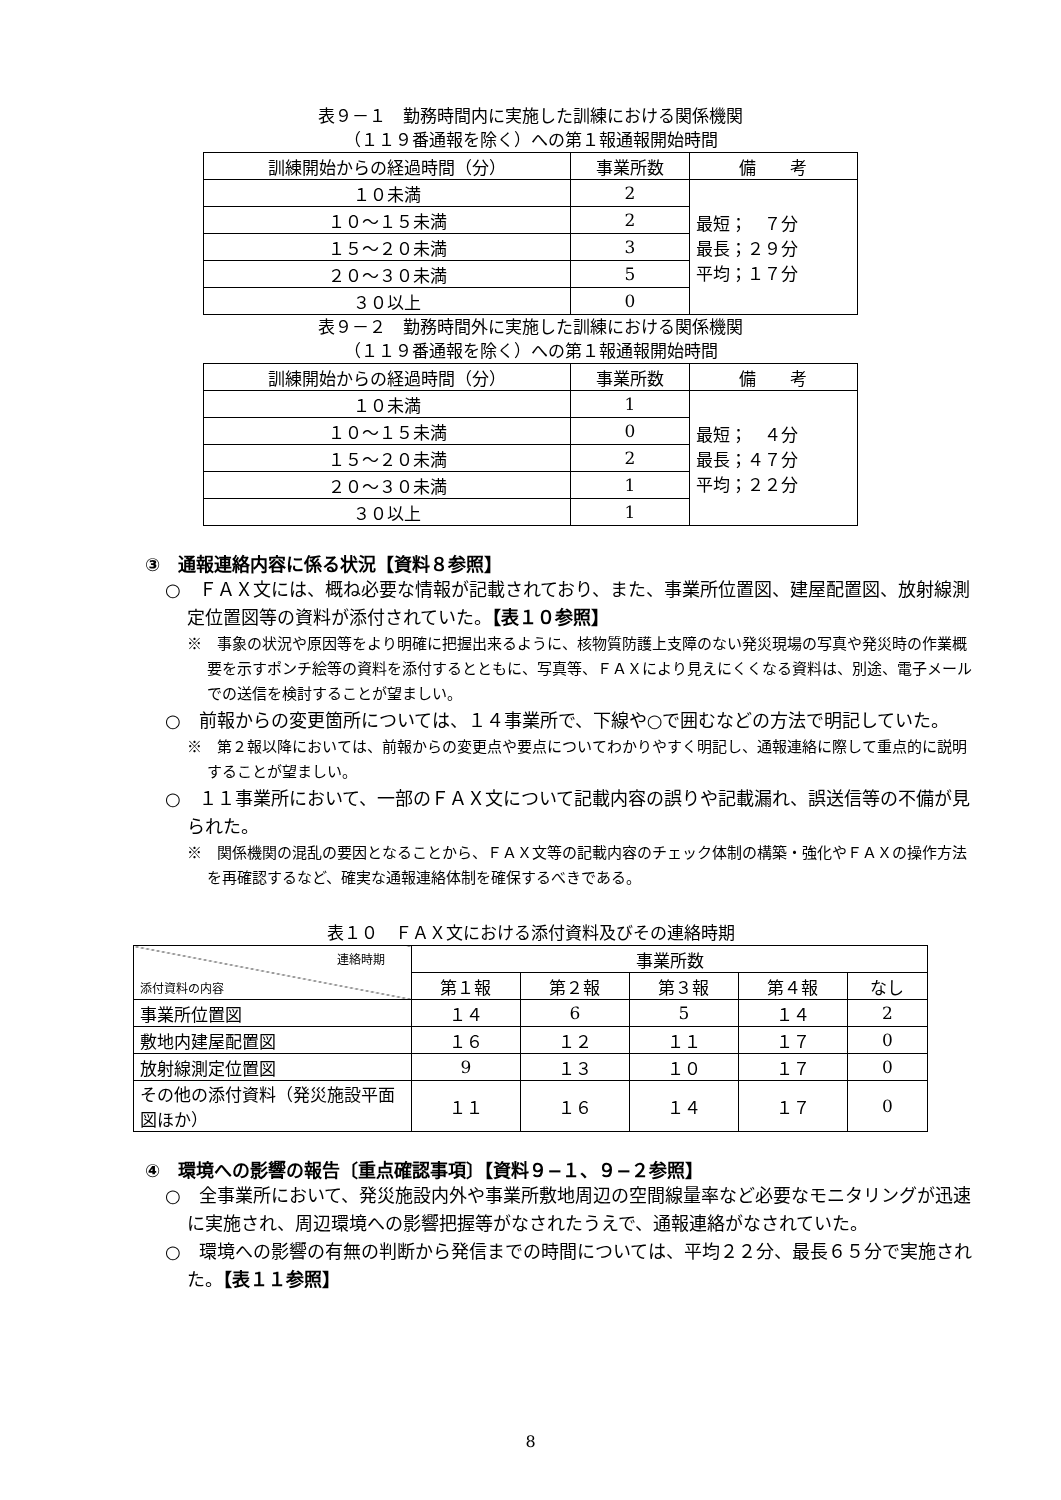表９－１　勤務時間内に実施した訓練における関係機関
（１１９番通報を除く）への第１報通報開始時間
| 訓練開始からの経過時間（分） | 事業所数 | 備 考 |
| --- | --- | --- |
| １０未満 | 2 | 最短； ７分 最長；２９分 平均；１７分 |
| １０～１５未満 | 2 | |
| １５～２０未満 | 3 | |
| ２０～３０未満 | 5 | |
| ３０以上 | 0 | |
表９－２　勤務時間外に実施した訓練における関係機関
（１１９番通報を除く）への第１報通報開始時間
| 訓練開始からの経過時間（分） | 事業所数 | 備 考 |
| --- | --- | --- |
| １０未満 | 1 | 最短； ４分 最長；４７分 平均；２２分 |
| １０～１５未満 | 0 | |
| １５～２０未満 | 2 | |
| ２０～３０未満 | 1 | |
| ３０以上 | 1 | |
③　通報連絡内容に係る状況【資料８参照】
○　ＦＡＸ文には、概ね必要な情報が記載されており、また、事業所位置図、建屋配置図、放射線測定位置図等の資料が添付されていた。【表１０参照】
※　事象の状況や原因等をより明確に把握出来るように、核物質防護上支障のない発災現場の写真や発災時の作業概要を示すポンチ絵等の資料を添付するとともに、写真等、ＦＡＸにより見えにくくなる資料は、別途、電子メールでの送信を検討することが望ましい。
○　前報からの変更箇所については、１４事業所で、下線や○で囲むなどの方法で明記していた。
※　第２報以降においては、前報からの変更点や要点についてわかりやすく明記し、通報連絡に際して重点的に説明することが望ましい。
○　１１事業所において、一部のＦＡＸ文について記載内容の誤りや記載漏れ、誤送信等の不備が見られた。
※　関係機関の混乱の要因となることから、ＦＡＸ文等の記載内容のチェック体制の構築・強化やＦＡＸの操作方法を再確認するなど、確実な通報連絡体制を確保するべきである。
表１０　ＦＡＸ文における添付資料及びその連絡時期
| 連絡時期 添付資料の内容 | 事業所数 | | | | |
| --- | --- | --- | --- | --- | --- |
| | 第１報 | 第２報 | 第３報 | 第４報 | なし |
| 事業所位置図 | １４ | 6 | 5 | １４ | 2 |
| 敷地内建屋配置図 | １６ | １２ | １１ | １７ | 0 |
| 放射線測定位置図 | 9 | １３ | １０ | １７ | 0 |
| その他の添付資料（発災施設平面図ほか） | １１ | １６ | １４ | １７ | 0 |
④　環境への影響の報告〔重点確認事項〕【資料９−１、９−２参照】
○　全事業所において、発災施設内外や事業所敷地周辺の空間線量率など必要なモニタリングが迅速に実施され、周辺環境への影響把握等がなされたうえで、通報連絡がなされていた。
○　環境への影響の有無の判断から発信までの時間については、平均２２分、最長６５分で実施された。【表１１参照】
8